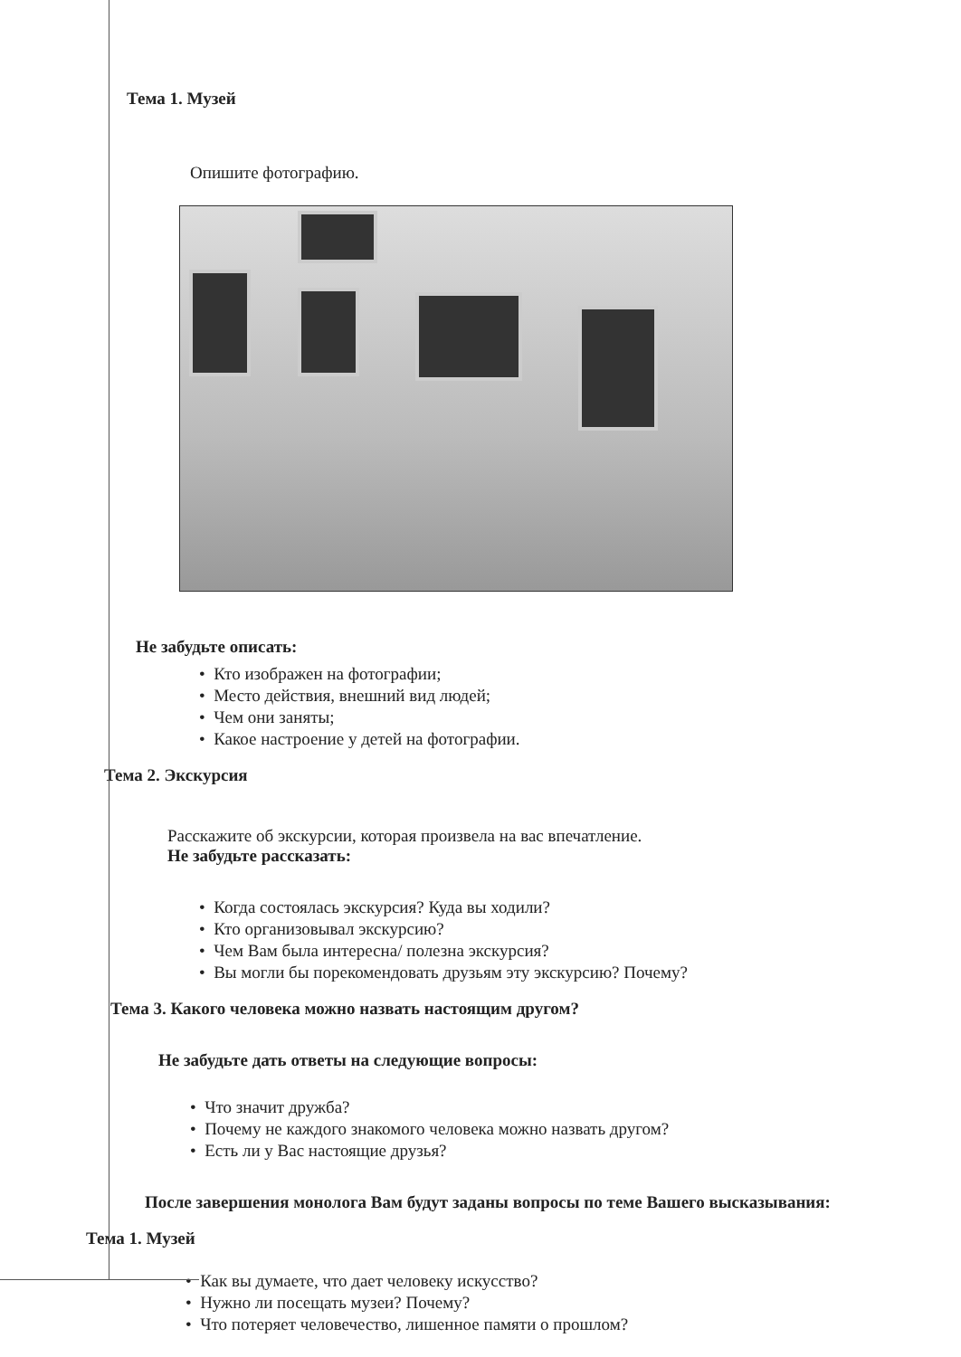Тема 1. Музей
Опишите фотографию.
Не забудьте описать:
• Кто изображен на фотографии;
• Место действия, внешний вид людей;
• Чем они заняты;
• Какое настроение у детей на фотографии.
Тема 2. Экскурсия
Расскажите об экскурсии, которая произвела на вас впечатление.
Не забудьте рассказать:
• Когда состоялась экскурсия? Куда вы ходили?
• Кто организовывал экскурсию?
• Чем Вам была интересна/ полезна экскурсия?
• Вы могли бы порекомендовать друзьям эту экскурсию? Почему?
Тема 3. Какого человека можно назвать настоящим другом?
Не забудьте дать ответы на следующие вопросы:
• Что значит дружба?
• Почему не каждого знакомого человека можно назвать другом?
• Есть ли у Вас настоящие друзья?
После завершения монолога Вам будут заданы вопросы по теме Вашего высказывания:
Тема 1. Музей
• Как вы думаете, что дает человеку искусство?
• Нужно ли посещать музеи? Почему?
• Что потеряет человечество, лишенное памяти о прошлом?